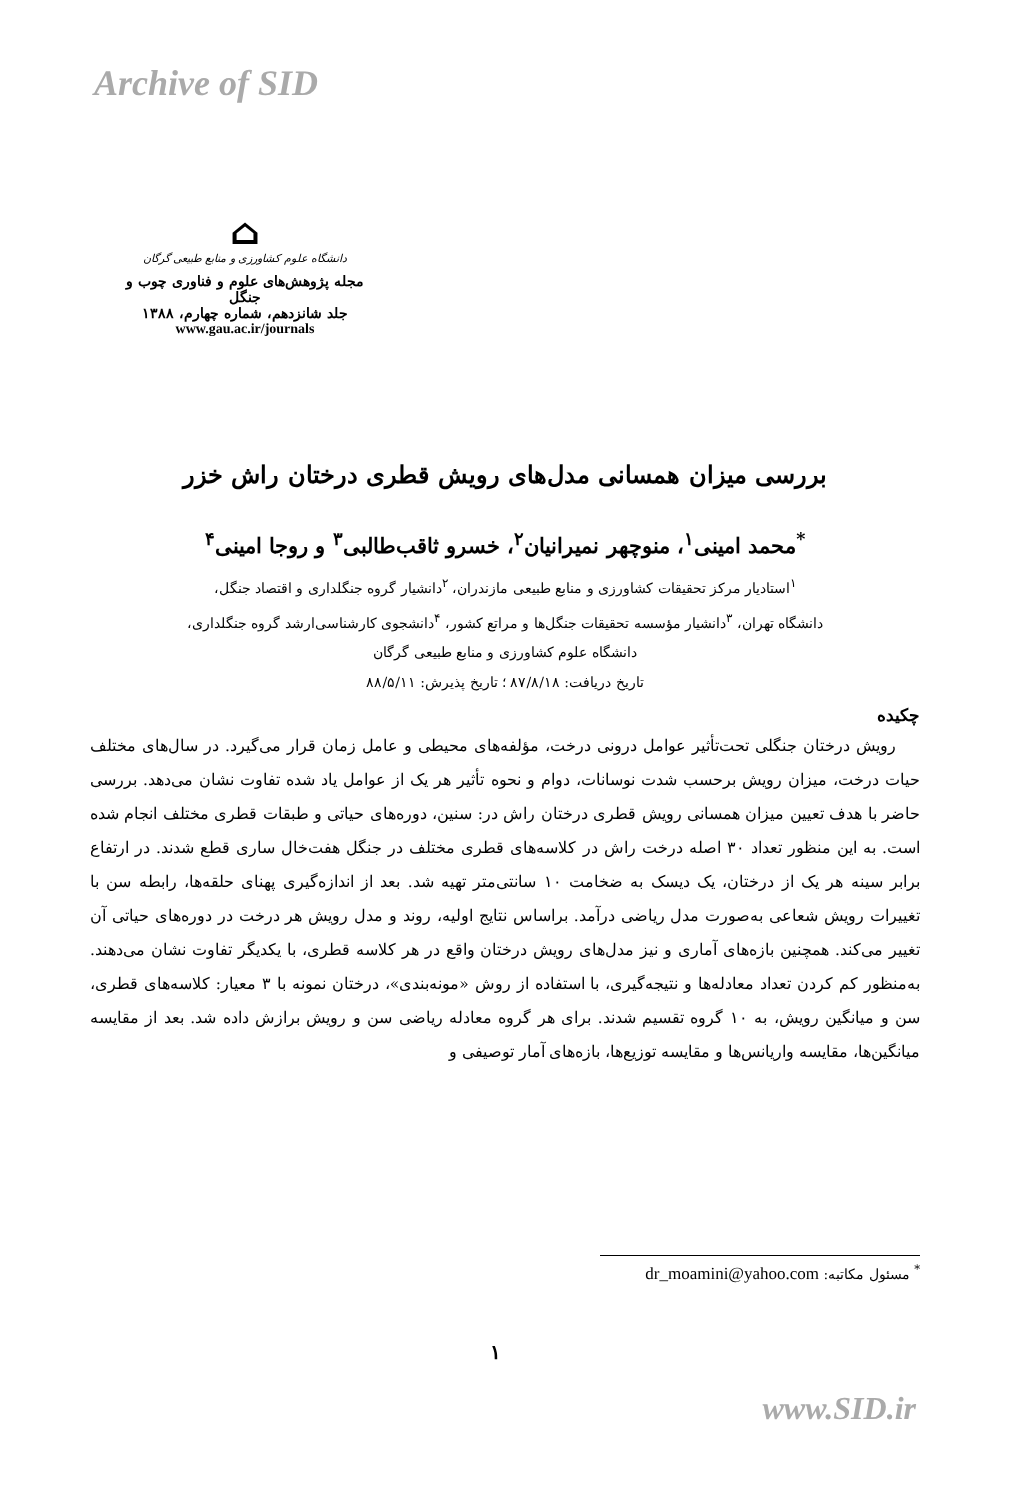Archive of SID
⌂
دانشگاه علوم کشاورزی و منابع طبیعی گرگان
مجله پژوهش‌های علوم و فناوری چوب و جنگل
جلد شانزدهم، شماره چهارم، ۱۳۸۸
www.gau.ac.ir/journals
بررسی میزان همسانی مدل‌های رویش قطری درختان راش خزر
<sup>*</sup> محمد امینی<sup>۱</sup>، منوچهر نمیرانیان<sup>۲</sup>، خسرو ثاقب‌طالبی<sup>۳</sup> و روجا امینی<sup>۴</sup>
<sup>۱</sup> استادیار مرکز تحقیقات کشاورزی و منابع طبیعی مازندران، <sup>۲</sup>دانشیار گروه جنگلداری و اقتصاد جنگل،
دانشگاه تهران، <sup>۳</sup>دانشیار مؤسسه تحقیقات جنگل‌ها و مراتع کشور، <sup>۴</sup>دانشجوی کارشناسی‌ارشد گروه جنگلداری،
دانشگاه علوم کشاورزی و منابع طبیعی گرگان
تاریخ دریافت: ۸۷/۸/۱۸ ؛ تاریخ پذیرش: ۸۸/۵/۱۱
چکیده
رویش درختان جنگلی تحت‌تأثیر عوامل درونی درخت، مؤلفه‌های محیطی و عامل زمان قرار می‌گیرد. در سال‌های مختلف حیات درخت، میزان رویش برحسب شدت نوسانات، دوام و نحوه تأثیر هر یک از عوامل یاد شده تفاوت نشان می‌دهد. بررسی حاضر با هدف تعیین میزان همسانی رویش قطری درختان راش در: سنین، دوره‌های حیاتی و طبقات قطری مختلف انجام شده است. به این منظور تعداد ۳۰ اصله درخت راش در کلاسه‌های قطری مختلف در جنگل هفت‌خال ساری قطع شدند. در ارتفاع برابر سینه هر یک از درختان، یک دیسک به ضخامت ۱۰ سانتی‌متر تهیه شد. بعد از اندازه‌گیری پهنای حلقه‌ها، رابطه سن با تغییرات رویش شعاعی به‌صورت مدل ریاضی درآمد. براساس نتایج اولیه، روند و مدل رویش هر درخت در دوره‌های حیاتی آن تغییر می‌کند. همچنین بازه‌های آماری و نیز مدل‌های رویش درختان واقع در هر کلاسه قطری، با یکدیگر تفاوت نشان می‌دهند. به‌منظور کم کردن تعداد معادله‌ها و نتیجه‌گیری، با استفاده از روش «مونه‌بندی»، درختان نمونه با ۳ معیار: کلاسه‌های قطری، سن و میانگین رویش، به ۱۰ گروه تقسیم شدند. برای هر گروه معادله ریاضی سن و رویش برازش داده شد. بعد از مقایسه میانگین‌ها، مقایسه واریانس‌ها و مقایسه توزیع‌ها، بازه‌های آمار توصیفی و
<sup>*</sup> مسئول مکاتبه: dr_moamini@yahoo.com
۱
www.SID.ir